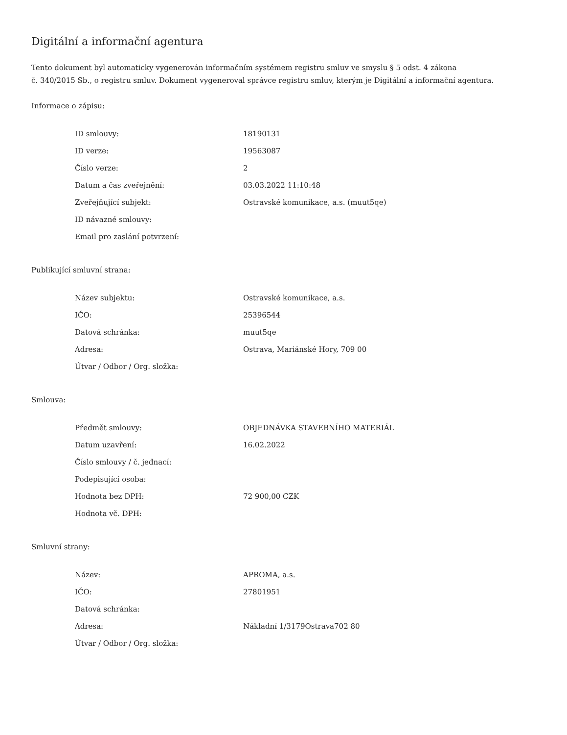Digitální a informační agentura
Tento dokument byl automaticky vygenerován informačním systémem registru smluv ve smyslu § 5 odst. 4 zákona
č. 340/2015 Sb., o registru smluv. Dokument vygeneroval správce registru smluv, kterým je Digitální a informační agentura.
Informace o zápisu:
| ID smlouvy: | 18190131 |
| ID verze: | 19563087 |
| Číslo verze: | 2 |
| Datum a čas zveřejnění: | 03.03.2022 11:10:48 |
| Zveřejňující subjekt: | Ostravské komunikace, a.s. (muut5qe) |
| ID návazné smlouvy: | |
| Email pro zaslání potvrzení: | |
Publikující smluvní strana:
| Název subjektu: | Ostravské komunikace, a.s. |
| IČO: | 25396544 |
| Datová schránka: | muut5qe |
| Adresa: | Ostrava, Mariánské Hory, 709 00 |
| Útvar / Odbor / Org. složka: | |
Smlouva:
| Předmět smlouvy: | OBJEDNÁVKA STAVEBNÍHO MATERIÁL |
| Datum uzavření: | 16.02.2022 |
| Číslo smlouvy / č. jednací: | |
| Podepisující osoba: | |
| Hodnota bez DPH: | 72 900,00 CZK |
| Hodnota vč. DPH: | |
Smluvní strany:
| Název: | APROMA, a.s. |
| IČO: | 27801951 |
| Datová schránka: | |
| Adresa: | Nákladní 1/3179Ostrava702 80 |
| Útvar / Odbor / Org. složka: | |